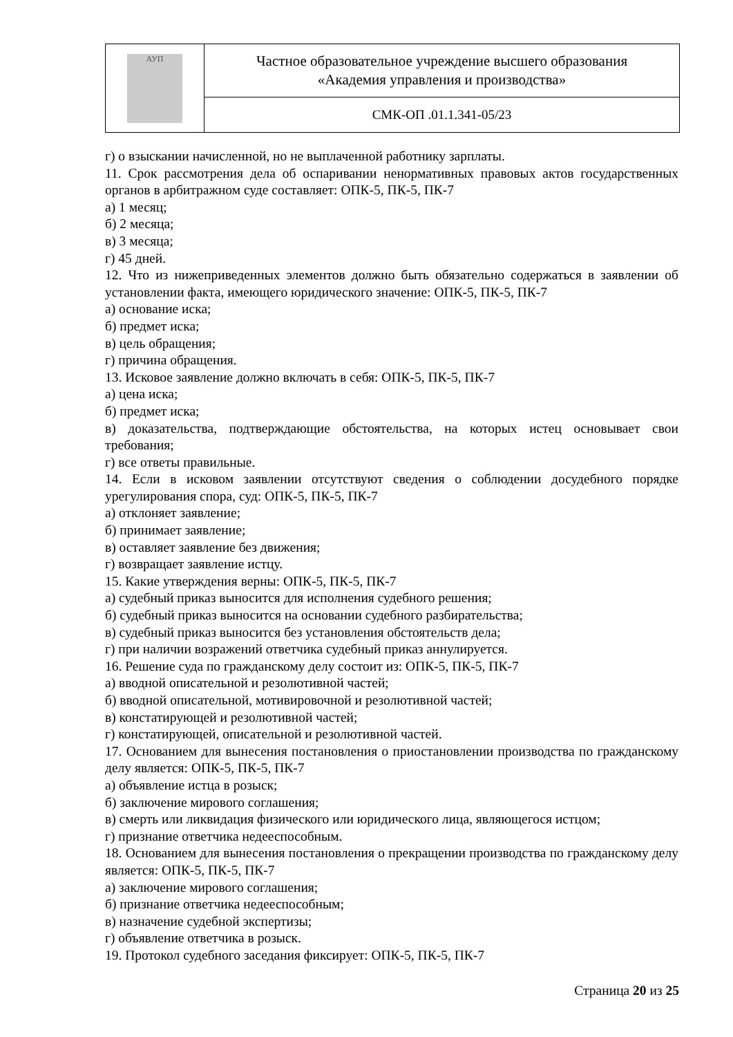| АУП | Частное образовательное учреждение высшего образования «Академия управления и производства» |
| | СМК-ОП .01.1.341-05/23 |
г) о взыскании начисленной, но не выплаченной работнику зарплаты.
11. Срок рассмотрения дела об оспаривании ненормативных правовых актов государственных органов в арбитражном суде составляет: ОПК-5, ПК-5, ПК-7
а) 1 месяц;
б) 2 месяца;
в) 3 месяца;
г) 45 дней.
12. Что из нижеприведенных элементов должно быть обязательно содержаться в заявлении об установлении факта, имеющего юридического значение: ОПК-5, ПК-5, ПК-7
а) основание иска;
б) предмет иска;
в) цель обращения;
г) причина обращения.
13. Исковое заявление должно включать в себя: ОПК-5, ПК-5, ПК-7
а) цена иска;
б) предмет иска;
в) доказательства, подтверждающие обстоятельства, на которых истец основывает свои требования;
г) все ответы правильные.
14. Если в исковом заявлении отсутствуют сведения о соблюдении досудебного порядке урегулирования спора, суд: ОПК-5, ПК-5, ПК-7
а) отклоняет заявление;
б) принимает заявление;
в) оставляет заявление без движения;
г) возвращает заявление истцу.
15. Какие утверждения верны: ОПК-5, ПК-5, ПК-7
а) судебный приказ выносится для исполнения судебного решения;
б) судебный приказ выносится на основании судебного разбирательства;
в) судебный приказ выносится без установления обстоятельств дела;
г) при наличии возражений ответчика судебный приказ аннулируется.
16. Решение суда по гражданскому делу состоит из: ОПК-5, ПК-5, ПК-7
а) вводной описательной и резолютивной частей;
б) вводной описательной, мотивировочной и резолютивной частей;
в) констатирующей и резолютивной частей;
г) констатирующей, описательной и резолютивной частей.
17. Основанием для вынесения постановления о приостановлении производства по гражданскому делу является: ОПК-5, ПК-5, ПК-7
а) объявление истца в розыск;
б) заключение мирового соглашения;
в) смерть или ликвидация физического или юридического лица, являющегося истцом;
г) признание ответчика недееспособным.
18. Основанием для вынесения постановления о прекращении производства по гражданскому делу является: ОПК-5, ПК-5, ПК-7
а) заключение мирового соглашения;
б) признание ответчика недееспособным;
в) назначение судебной экспертизы;
г) объявление ответчика в розыск.
19. Протокол судебного заседания фиксирует: ОПК-5, ПК-5, ПК-7
Страница 20 из 25